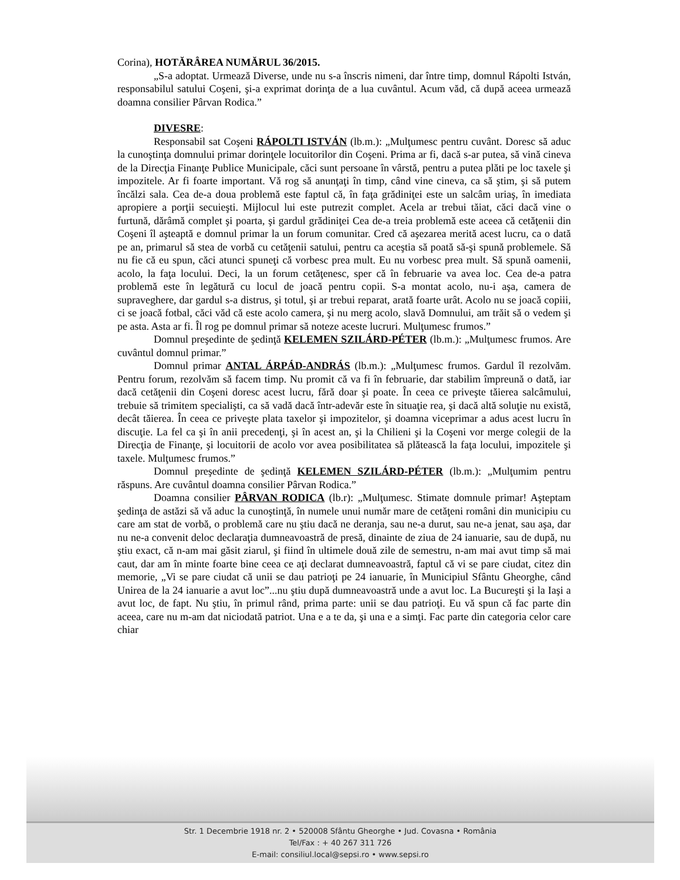Corina), HOTĂRÂREA NUMĂRUL 36/2015.
„S-a adoptat. Urmează Diverse, unde nu s-a înscris nimeni, dar între timp, domnul Rápolti István, responsabilul satului Coşeni, şi-a exprimat dorinţa de a lua cuvântul. Acum văd, că după aceea urmează doamna consilier Pârvan Rodica.”
DIVESRE:
Responsabil sat Coşeni RÁPOLTI ISTVÁN (lb.m.): „Mulţumesc pentru cuvânt. Doresc să aduc la cunoştinţa domnului primar dorinţele locuitorilor din Coşeni. Prima ar fi, dacă s-ar putea, să vină cineva de la Direcţia Finanţe Publice Municipale, căci sunt persoane în vârstă, pentru a putea plăti pe loc taxele şi impozitele. Ar fi foarte important. Vă rog să anunţaţi în timp, când vine cineva, ca să ştim, şi să putem încălzi sala. Cea de-a doua problemă este faptul că, în faţa grădiniţei este un salcâm uriaş, în imediata apropiere a porţii secuieşti. Mijlocul lui este putrezit complet. Acela ar trebui tăiat, căci dacă vine o furtună, dărâmă complet şi poarta, şi gardul grădiniţei Cea de-a treia problemă este aceea că cetăţenii din Coşeni îl aşteaptă e domnul primar la un forum comunitar. Cred că aşezarea merită acest lucru, ca o dată pe an, primarul să stea de vorbă cu cetăţenii satului, pentru ca aceştia să poată să-şi spună problemele. Să nu fie că eu spun, căci atunci spuneţi că vorbesc prea mult. Eu nu vorbesc prea mult. Să spună oamenii, acolo, la faţa locului. Deci, la un forum cetăţenesc, sper că în februarie va avea loc. Cea de-a patra problemă este în legătură cu locul de joacă pentru copii. S-a montat acolo, nu-i aşa, camera de supraveghere, dar gardul s-a distrus, şi totul, şi ar trebui reparat, arată foarte urât. Acolo nu se joacă copiii, ci se joacă fotbal, căci văd că este acolo camera, şi nu merg acolo, slavă Domnului, am trăit să o vedem şi pe asta. Asta ar fi. Îl rog pe domnul primar să noteze aceste lucruri. Mulţumesc frumos.”
Domnul preşedinte de şedinţă KELEMEN SZILÁRD-PÉTER (lb.m.): „Mulţumesc frumos. Are cuvântul domnul primar.”
Domnul primar ANTAL ÁRPÁD-ANDRÁS (lb.m.): „Mulţumesc frumos. Gardul îl rezolvăm. Pentru forum, rezolvăm să facem timp. Nu promit că va fi în februarie, dar stabilim împreună o dată, iar dacă cetăţenii din Coşeni doresc acest lucru, fără doar şi poate. În ceea ce priveşte tăierea salcâmului, trebuie să trimitem specialişti, ca să vadă dacă într-adevăr este în situaţie rea, şi dacă altă soluţie nu există, decât tăierea. În ceea ce priveşte plata taxelor şi impozitelor, şi doamna viceprimar a adus acest lucru în discuţie. La fel ca şi în anii precedenţi, şi în acest an, şi la Chilieni şi la Coşeni vor merge colegii de la Direcţia de Finanţe, şi locuitorii de acolo vor avea posibilitatea să plătească la faţa locului, impozitele şi taxele. Mulţumesc frumos.”
Domnul preşedinte de şedinţă KELEMEN SZILÁRD-PÉTER (lb.m.): „Mulţumim pentru răspuns. Are cuvântul doamna consilier Pârvan Rodica.”
Doamna consilier PÂRVAN RODICA (lb.r): „Mulţumesc. Stimate domnule primar! Aşteptam şedinţa de astăzi să vă aduc la cunoştinţă, în numele unui număr mare de cetăţeni români din municipiu cu care am stat de vorbă, o problemă care nu ştiu dacă ne deranja, sau ne-a durut, sau ne-a jenat, sau aşa, dar nu ne-a convenit deloc declaraţia dumneavoastră de presă, dinainte de ziua de 24 ianuarie, sau de după, nu ştiu exact, că n-am mai găsit ziarul, şi fiind în ultimele două zile de semestru, n-am mai avut timp să mai caut, dar am în minte foarte bine ceea ce aţi declarat dumneavoastră, faptul că vi se pare ciudat, citez din memorie, „Vi se pare ciudat că unii se dau patrioţi pe 24 ianuarie, în Municipiul Sfântu Gheorghe, când Unirea de la 24 ianuarie a avut loc”...nu ştiu după dumneavoastră unde a avut loc. La Bucureşti şi la Iaşi a avut loc, de fapt. Nu ştiu, în primul rând, prima parte: unii se dau patrioţi. Eu vă spun că fac parte din aceea, care nu m-am dat niciodată patriot. Una e a te da, şi una e a simţi. Fac parte din categoria celor care chiar
Str. 1 Decembrie 1918 nr. 2 • 520008 Sfântu Gheorghe • Jud. Covasna • România
Tel/Fax : + 40 267 311 726
E-mail: consiliul.local@sepsi.ro • www.sepsi.ro